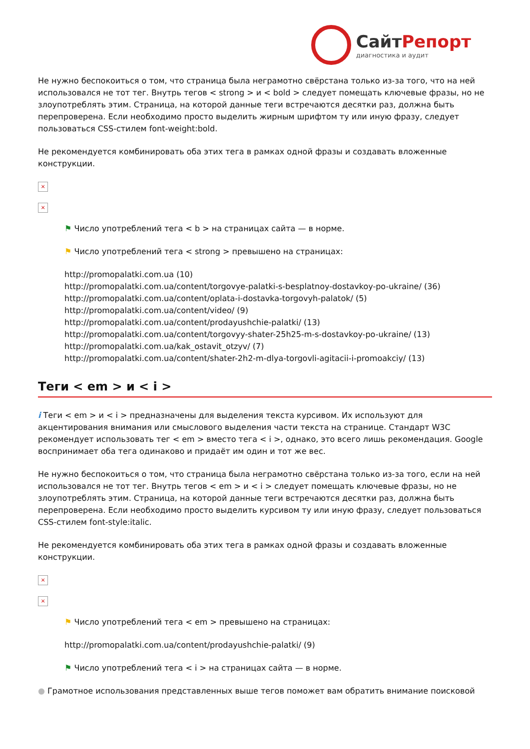СайтРепорт диагностика и аудит
Не нужно беспокоиться о том, что страница была неграмотно свёрстана только из-за того, что на ней использовался не тот тег. Внутрь тегов < strong > и < bold > следует помещать ключевые фразы, но не злоупотреблять этим. Страница, на которой данные теги встречаются десятки раз, должна быть перепроверена. Если необходимо просто выделить жирным шрифтом ту или иную фразу, следует пользоваться CSS-стилем font-weight:bold.
Не рекомендуется комбинировать оба этих тега в рамках одной фразы и создавать вложенные конструкции.
×
×
⚑ Число употреблений тега < b > на страницах сайта — в норме.
⚑ Число употреблений тега < strong > превышено на страницах:
http://promopalatki.com.ua (10)
http://promopalatki.com.ua/content/torgovye-palatki-s-besplatnoy-dostavkoy-po-ukraine/ (36)
http://promopalatki.com.ua/content/oplata-i-dostavka-torgovyh-palatok/ (5)
http://promopalatki.com.ua/content/video/ (9)
http://promopalatki.com.ua/content/prodayushchie-palatki/ (13)
http://promopalatki.com.ua/content/torgovyy-shater-25h25-m-s-dostavkoy-po-ukraine/ (13)
http://promopalatki.com.ua/kak_ostavit_otzyv/ (7)
http://promopalatki.com.ua/content/shater-2h2-m-dlya-torgovli-agitacii-i-promoakciy/ (13)
Теги < em > и < i >
i Теги < em > и < i > предназначены для выделения текста курсивом. Их используют для акцентирования внимания или смыслового выделения части текста на странице. Стандарт W3C рекомендует использовать тег < em > вместо тега < i >, однако, это всего лишь рекомендация. Google воспринимает оба тега одинаково и придаёт им один и тот же вес.
Не нужно беспокоиться о том, что страница была неграмотно свёрстана только из-за того, если на ней использовался не тот тег. Внутрь тегов < em > и < i > следует помещать ключевые фразы, но не злоупотреблять этим. Страница, на которой данные теги встречаются десятки раз, должна быть перепроверена. Если необходимо просто выделить курсивом ту или иную фразу, следует пользоваться CSS-стилем font-style:italic.
Не рекомендуется комбинировать оба этих тега в рамках одной фразы и создавать вложенные конструкции.
×
×
⚑ Число употреблений тега < em > превышено на страницах:
http://promopalatki.com.ua/content/prodayushchie-palatki/ (9)
⚑ Число употреблений тега < i > на страницах сайта — в норме.
● Грамотное использования представленных выше тегов поможет вам обратить внимание поисковой